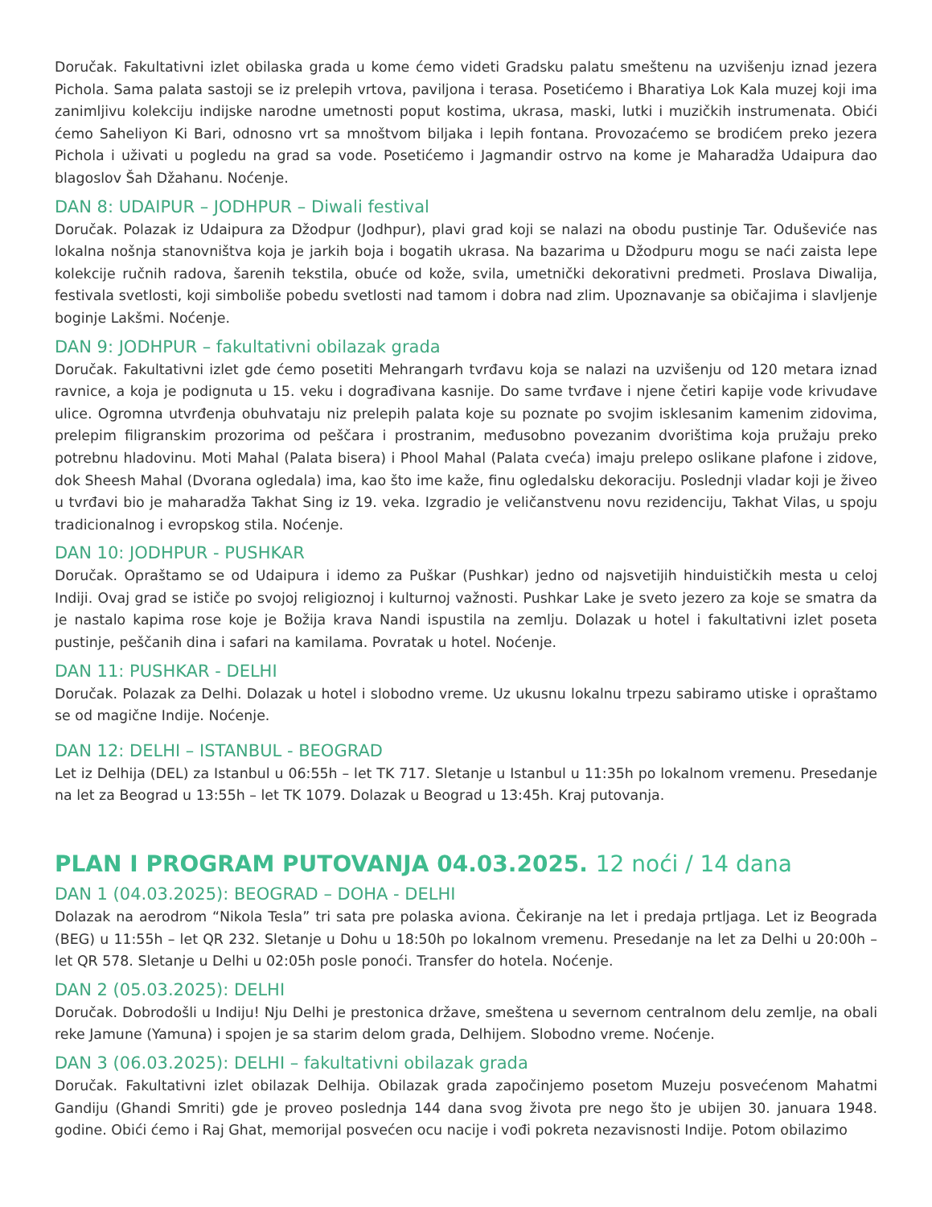Doručak. Fakultativni izlet obilaska grada u kome ćemo videti Gradsku palatu smeštenu na uzvišenju iznad jezera Pichola. Sama palata sastoji se iz prelepih vrtova, paviljona i terasa. Posetićemo i Bharatiya Lok Kala muzej koji ima zanimljivu kolekciju indijske narodne umetnosti poput kostima, ukrasa, maski, lutki i muzičkih instrumenata. Obići ćemo Saheliyon Ki Bari, odnosno vrt sa mnoštvom biljaka i lepih fontana. Provozaćemo se brodićem preko jezera Pichola i uživati u pogledu na grad sa vode. Posetićemo i Jagmandir ostrvo na kome je Maharadža Udaipura dao blagoslov Šah Džahanu. Noćenje.
DAN 8: UDAIPUR – JODHPUR – Diwali festival
Doručak. Polazak iz Udaipura za Džodpur (Jodhpur), plavi grad koji se nalazi na obodu pustinje Tar. Oduševiće nas lokalna nošnja stanovništva koja je jarkih boja i bogatih ukrasa. Na bazarima u Džodpuru mogu se naći zaista lepe kolekcije ručnih radova, šarenih tekstila, obuće od kože, svila, umetnički dekorativni predmeti. Proslava Diwalija, festivala svetlosti, koji simboliše pobedu svetlosti nad tamom i dobra nad zlim. Upoznavanje sa običajima i slavljenje boginje Lakšmi. Noćenje.
DAN 9: JODHPUR – fakultativni obilazak grada
Doručak. Fakultativni izlet gde ćemo posetiti Mehrangarh tvrđavu koja se nalazi na uzvišenju od 120 metara iznad ravnice, a koja je podignuta u 15. veku i dograđivana kasnije. Do same tvrđave i njene četiri kapije vode krivudave ulice. Ogromna utvrđenja obuhvataju niz prelepih palata koje su poznate po svojim isklesanim kamenim zidovima, prelepim filigranskim prozorima od peščara i prostranim, međusobno povezanim dvorištima koja pružaju preko potrebnu hladovinu. Moti Mahal (Palata bisera) i Phool Mahal (Palata cveća) imaju prelepo oslikane plafone i zidove, dok Sheesh Mahal (Dvorana ogledala) ima, kao što ime kaže, finu ogledalsku dekoraciju. Poslednji vladar koji je živeo u tvrđavi bio je maharadža Takhat Sing iz 19. veka. Izgradio je veličanstvenu novu rezidenciju, Takhat Vilas, u spoju tradicionalnog i evropskog stila. Noćenje.
DAN 10: JODHPUR - PUSHKAR
Doručak. Opraštamo se od Udaipura i idemo za Puškar (Pushkar) jedno od najsvetijih hinduističkih mesta u celoj Indiji. Ovaj grad se ističe po svojoj religioznoj i kulturnoj važnosti. Pushkar Lake je sveto jezero za koje se smatra da je nastalo kapima rose koje je Božija krava Nandi ispustila na zemlju. Dolazak u hotel i fakultativni izlet poseta pustinje, peščanih dina i safari na kamilama. Povratak u hotel. Noćenje.
DAN 11: PUSHKAR - DELHI
Doručak. Polazak za Delhi. Dolazak u hotel i slobodno vreme. Uz ukusnu lokalnu trpezu sabiramo utiske i opraštamo se od magične Indije. Noćenje.
DAN 12: DELHI – ISTANBUL - BEOGRAD
Let iz Delhija (DEL) za Istanbul u 06:55h – let TK 717. Sletanje u Istanbul u 11:35h po lokalnom vremenu. Presedanje na let za Beograd u 13:55h – let TK 1079. Dolazak u Beograd u 13:45h. Kraj putovanja.
PLAN I PROGRAM PUTOVANJA 04.03.2025. 12 noći / 14 dana
DAN 1 (04.03.2025): BEOGRAD – DOHA - DELHI
Dolazak na aerodrom “Nikola Tesla” tri sata pre polaska aviona. Čekiranje na let i predaja prtljaga. Let iz Beograda (BEG) u 11:55h – let QR 232. Sletanje u Dohu u 18:50h po lokalnom vremenu. Presedanje na let za Delhi u 20:00h – let QR 578. Sletanje u Delhi u 02:05h posle ponoći. Transfer do hotela. Noćenje.
DAN 2 (05.03.2025): DELHI
Doručak. Dobrodošli u Indiju! Nju Delhi je prestonica države, smeštena u severnom centralnom delu zemlje, na obali reke Jamune (Yamuna) i spojen je sa starim delom grada, Delhijem. Slobodno vreme. Noćenje.
DAN 3 (06.03.2025): DELHI – fakultativni obilazak grada
Doručak. Fakultativni izlet obilazak Delhija. Obilazak grada započinjemo posetom Muzeju posvećenom Mahatmi Gandiju (Ghandi Smriti) gde je proveo poslednja 144 dana svog života pre nego što je ubijen 30. januara 1948. godine. Obići ćemo i Raj Ghat, memorijal posvećen ocu nacije i vođi pokreta nezavisnosti Indije. Potom obilazimo